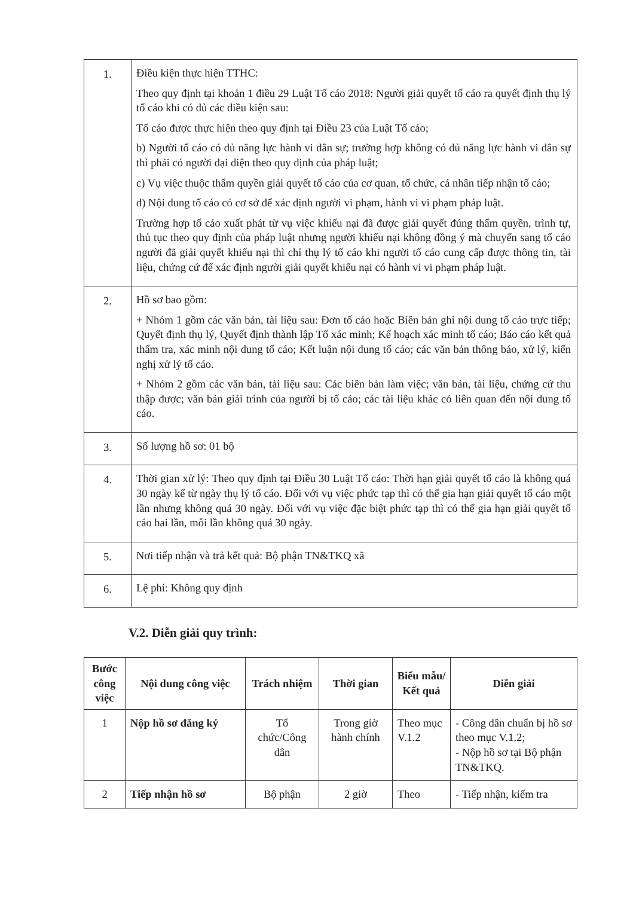| 1. | Điều kiện thực hiện TTHC: Theo quy định tại khoản 1 điều 29 Luật Tố cáo 2018: Người giải quyết tố cáo ra quyết định thụ lý tố cáo khi có đủ các điều kiện sau: Tố cáo được thực hiện theo quy định tại Điều 23 của Luật Tố cáo; b) Người tố cáo có đủ năng lực hành vi dân sự; trường hợp không có đủ năng lực hành vi dân sự thì phải có người đại diện theo quy định của pháp luật; c) Vụ việc thuộc thẩm quyền giải quyết tố cáo của cơ quan, tổ chức, cá nhân tiếp nhận tố cáo; d) Nội dung tố cáo có cơ sở để xác định người vi phạm, hành vi vi phạm pháp luật. Trường hợp tố cáo xuất phát từ vụ việc khiếu nại đã được giải quyết đúng thẩm quyền, trình tự, thủ tục theo quy định của pháp luật nhưng người khiếu nại không đồng ý mà chuyển sang tố cáo người đã giải quyết khiếu nại thì chỉ thụ lý tố cáo khi người tố cáo cung cấp được thông tin, tài liệu, chứng cứ để xác định người giải quyết khiếu nại có hành vi vi phạm pháp luật. |
| 2. | Hồ sơ bao gồm: + Nhóm 1 gồm các văn bản, tài liệu sau: Đơn tố cáo hoặc Biên bản ghi nội dung tố cáo trực tiếp; Quyết định thụ lý, Quyết định thành lập Tổ xác minh; Kế hoạch xác minh tố cáo; Báo cáo kết quả thẩm tra, xác minh nội dung tố cáo; Kết luận nội dung tố cáo; các văn bản thông báo, xử lý, kiến nghị xử lý tố cáo. + Nhóm 2 gồm các văn bản, tài liệu sau: Các biên bản làm việc; văn bản, tài liệu, chứng cứ thu thập được; văn bản giải trình của người bị tố cáo; các tài liệu khác có liên quan đến nội dung tố cáo. |
| 3. | Số lượng hồ sơ: 01 bộ |
| 4. | Thời gian xử lý: Theo quy định tại Điều 30 Luật Tố cáo: Thời hạn giải quyết tố cáo là không quá 30 ngày kể từ ngày thụ lý tố cáo. Đối với vụ việc phức tạp thì có thể gia hạn giải quyết tố cáo một lần nhưng không quá 30 ngày. Đối với vụ việc đặc biệt phức tạp thì có thể gia hạn giải quyết tố cáo hai lần, mỗi lần không quá 30 ngày. |
| 5. | Nơi tiếp nhận và trả kết quả: Bộ phận TN&TKQ xã |
| 6. | Lệ phí: Không quy định |
V.2. Diễn giải quy trình:
| Bước công việc | Nội dung công việc | Trách nhiệm | Thời gian | Biểu mẫu/ Kết quả | Diễn giải |
| --- | --- | --- | --- | --- | --- |
| 1 | Nộp hồ sơ đăng ký | Tổ chức/Công dân | Trong giờ hành chính | Theo mục V.1.2 | - Công dân chuẩn bị hồ sơ theo mục V.1.2; - Nộp hồ sơ tại Bộ phận TN&TKQ. |
| 2 | Tiếp nhận hồ sơ | Bộ phận | 2 giờ | Theo | - Tiếp nhận, kiểm tra |